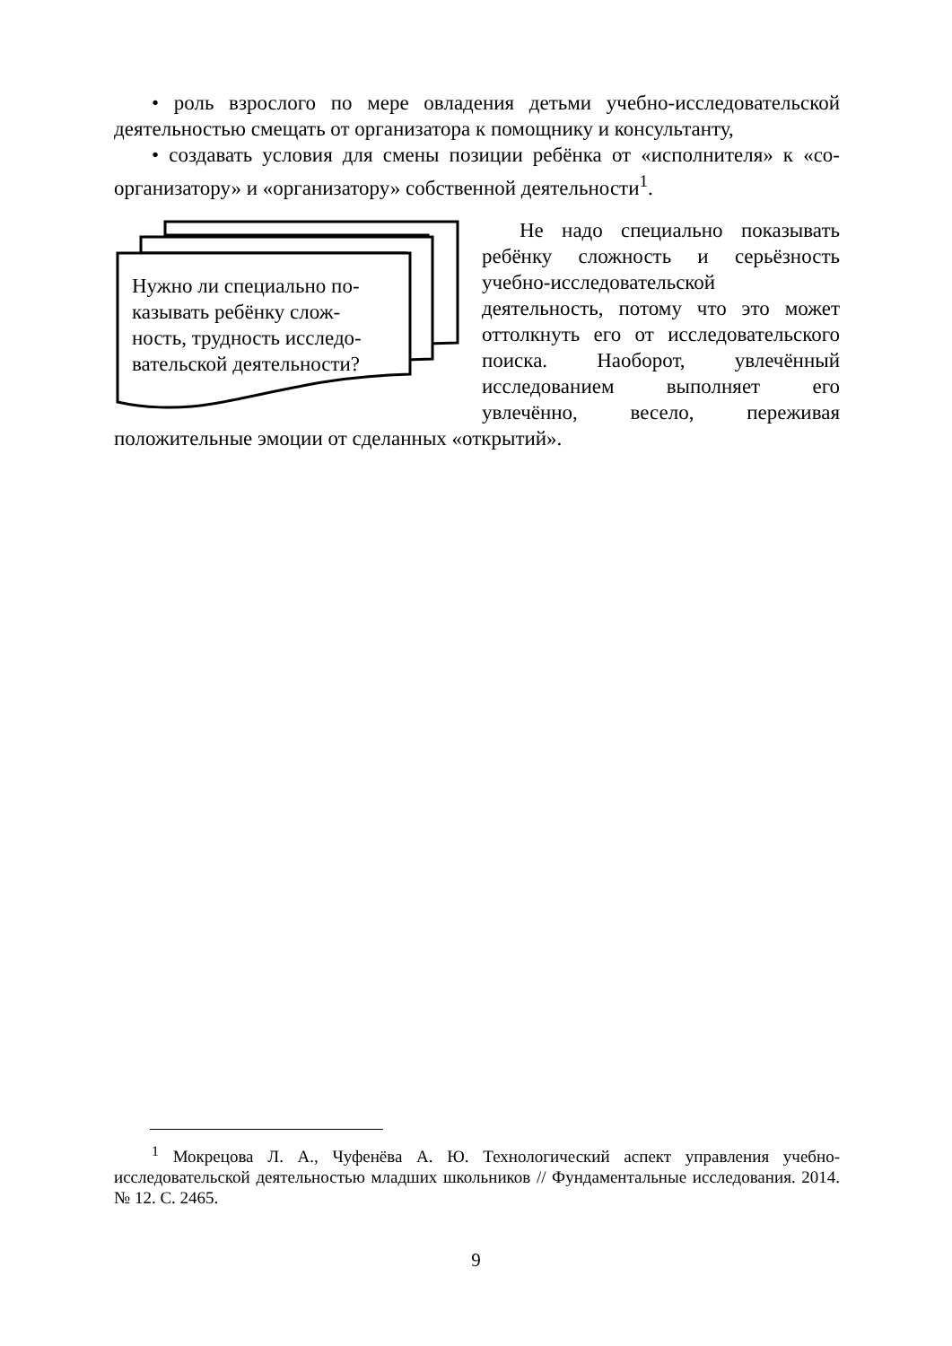• роль взрослого по мере овладения детьми учебно-исследовательской деятельностью смещать от организатора к помощнику и консультанту,
• создавать условия для смены позиции ребёнка от «исполнителя» к «со-организатору» и «организатору» собственной деятельности<sup>1</sup>.
Нужно ли специально по-казывать ребёнку слож-ность, трудность исследо-вательской деятельности?
Не надо специально показывать ребёнку сложность и серьёзность учебно-исследовательской деятельность, потому что это может оттолкнуть его от исследовательского поиска. Наоборот, увлечённый исследованием выполняет его увлечённо, весело, переживая положительные эмоции от сделанных «открытий».
<sup>1</sup> Мокрецова Л. А., Чуфенёва А. Ю. Технологический аспект управления учебно-исследовательской деятельностью младших школьников // Фундаментальные исследования. 2014. № 12. С. 2465.
9